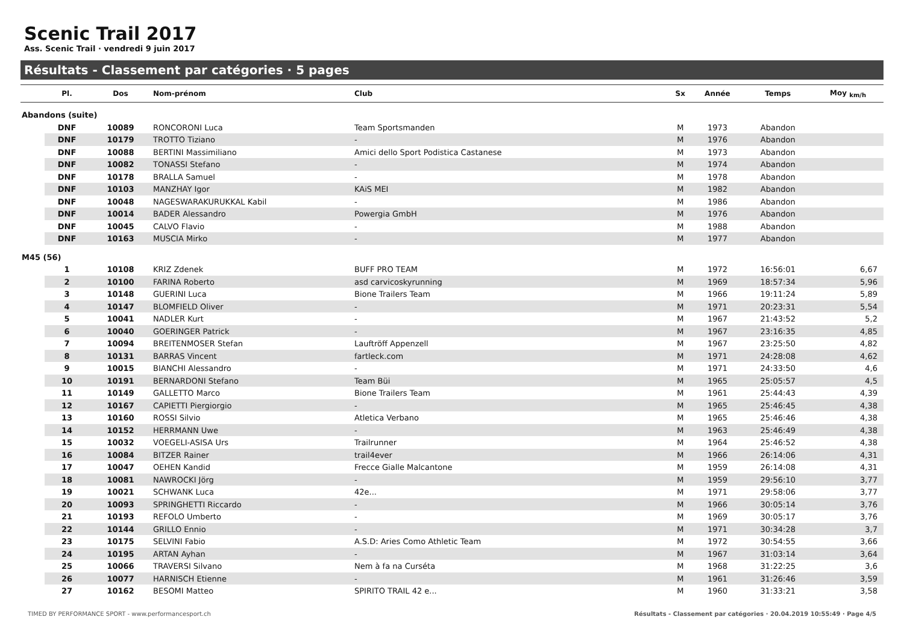Scenic Trail 2017
Ass. Scenic Trail · vendredi 9 juin 2017
Résultats - Classement par catégories · 5 pages
| | Pl. | Dos | Nom-prénom | Club | Sx | Année | Temps | Moy <sub>km/h</sub> |
| --- | --- | --- | --- | --- | --- | --- | --- | --- |
| Abandons (suite) | | | | | | | | |
| | DNF | 10089 | RONCORONI Luca | Team Sportsmanden | M | 1973 | Abandon | |
| | DNF | 10179 | TROTTO Tiziano | - | M | 1976 | Abandon | |
| | DNF | 10088 | BERTINI Massimiliano | Amici dello Sport Podistica Castanese | M | 1973 | Abandon | |
| | DNF | 10082 | TONASSI Stefano | - | M | 1974 | Abandon | |
| | DNF | 10178 | BRALLA Samuel | - | M | 1978 | Abandon | |
| | DNF | 10103 | MANZHAY Igor | KAiS MEI | M | 1982 | Abandon | |
| | DNF | 10048 | NAGESWARAKURUKKAL Kabil | - | M | 1986 | Abandon | |
| | DNF | 10014 | BADER Alessandro | Powergia GmbH | M | 1976 | Abandon | |
| | DNF | 10045 | CALVO Flavio | - | M | 1988 | Abandon | |
| | DNF | 10163 | MUSCIA Mirko | - | M | 1977 | Abandon | |
| M45 (56) | | | | | | | | |
| | 1 | 10108 | KRIZ Zdenek | BUFF PRO TEAM | M | 1972 | 16:56:01 | 6,67 |
| | 2 | 10100 | FARINA Roberto | asd carvicoskyrunning | M | 1969 | 18:57:34 | 5,96 |
| | 3 | 10148 | GUERINI Luca | Bione Trailers Team | M | 1966 | 19:11:24 | 5,89 |
| | 4 | 10147 | BLOMFIELD Oliver | - | M | 1971 | 20:23:31 | 5,54 |
| | 5 | 10041 | NADLER Kurt | - | M | 1967 | 21:43:52 | 5,2 |
| | 6 | 10040 | GOERINGER Patrick | - | M | 1967 | 23:16:35 | 4,85 |
| | 7 | 10094 | BREITENMOSER Stefan | Lauftröff Appenzell | M | 1967 | 23:25:50 | 4,82 |
| | 8 | 10131 | BARRAS Vincent | fartleck.com | M | 1971 | 24:28:08 | 4,62 |
| | 9 | 10015 | BIANCHI Alessandro | - | M | 1971 | 24:33:50 | 4,6 |
| | 10 | 10191 | BERNARDONI Stefano | Team Büi | M | 1965 | 25:05:57 | 4,5 |
| | 11 | 10149 | GALLETTO Marco | Bione Trailers Team | M | 1961 | 25:44:43 | 4,39 |
| | 12 | 10167 | CAPIETTI Piergiorgio | - | M | 1965 | 25:46:45 | 4,38 |
| | 13 | 10160 | ROSSI Silvio | Atletica Verbano | M | 1965 | 25:46:46 | 4,38 |
| | 14 | 10152 | HERRMANN Uwe | - | M | 1963 | 25:46:49 | 4,38 |
| | 15 | 10032 | VOEGELI-ASISA Urs | Trailrunner | M | 1964 | 25:46:52 | 4,38 |
| | 16 | 10084 | BITZER Rainer | trail4ever | M | 1966 | 26:14:06 | 4,31 |
| | 17 | 10047 | OEHEN Kandid | Frecce Gialle Malcantone | M | 1959 | 26:14:08 | 4,31 |
| | 18 | 10081 | NAWROCKI Jörg | - | M | 1959 | 29:56:10 | 3,77 |
| | 19 | 10021 | SCHWANK Luca | 42e... | M | 1971 | 29:58:06 | 3,77 |
| | 20 | 10093 | SPRINGHETTI Riccardo | - | M | 1966 | 30:05:14 | 3,76 |
| | 21 | 10193 | REFOLO Umberto | - | M | 1969 | 30:05:17 | 3,76 |
| | 22 | 10144 | GRILLO Ennio | - | M | 1971 | 30:34:28 | 3,7 |
| | 23 | 10175 | SELVINI Fabio | A.S.D: Aries Como Athletic Team | M | 1972 | 30:54:55 | 3,66 |
| | 24 | 10195 | ARTAN Ayhan | - | M | 1967 | 31:03:14 | 3,64 |
| | 25 | 10066 | TRAVERSI Silvano | Nem à fa na Curséta | M | 1968 | 31:22:25 | 3,6 |
| | 26 | 10077 | HARNISCH Etienne | - | M | 1961 | 31:26:46 | 3,59 |
| | 27 | 10162 | BESOMI Matteo | SPIRITO TRAIL 42 e... | M | 1960 | 31:33:21 | 3,58 |
TIMED BY PERFORMANCE SPORT - www.performancesport.ch Résultats - Classement par catégories · 20.04.2019 10:55:49 · Page 4/5